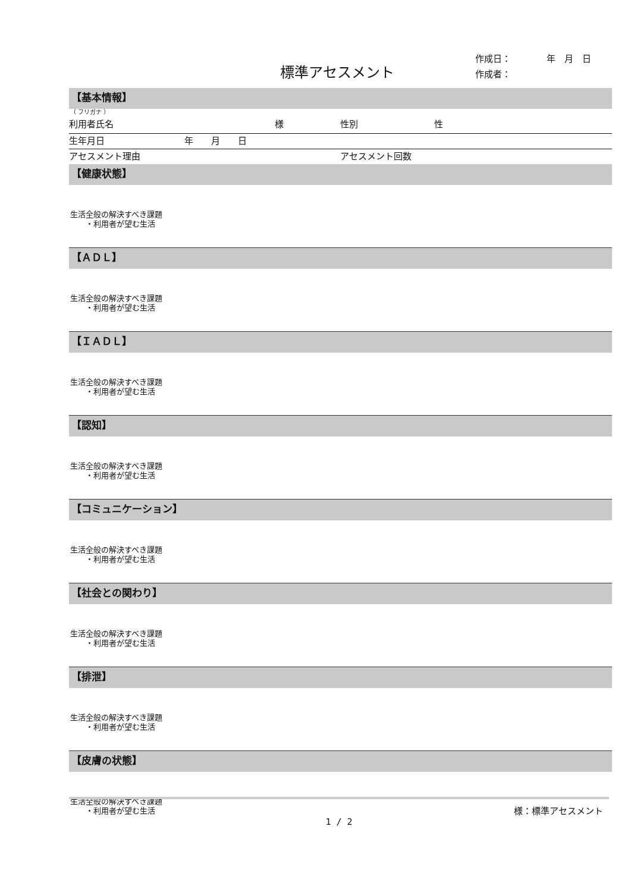標準アセスメント
作成日：　　　　年　月　日
作成者：
【基本情報】
（ フリガナ ）
利用者氏名 様 性別 性
生年月日 年　　月　　日
アセスメント理由 アセスメント回数
【健康状態】
生活全般の解決すべき課題
　　・利用者が望む生活
【ＡＤＬ】
生活全般の解決すべき課題
　　・利用者が望む生活
【ＩＡＤＬ】
生活全般の解決すべき課題
　　・利用者が望む生活
【認知】
生活全般の解決すべき課題
　　・利用者が望む生活
【コミュニケーション】
生活全般の解決すべき課題
　　・利用者が望む生活
【社会との関わり】
生活全般の解決すべき課題
　　・利用者が望む生活
【排泄】
生活全般の解決すべき課題
　　・利用者が望む生活
【皮膚の状態】
生活全般の解決すべき課題
　　・利用者が望む生活
様：標準アセスメント
1 / 2